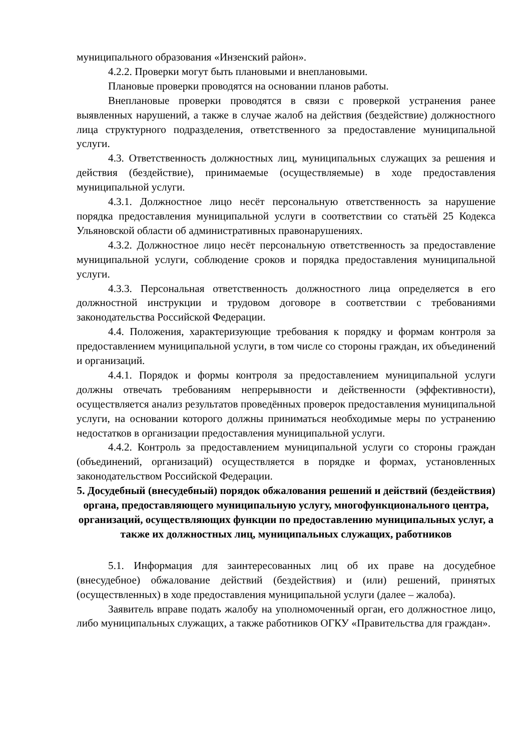муниципального образования «Инзенский район».
4.2.2. Проверки могут быть плановыми и внеплановыми.
Плановые проверки проводятся на основании планов работы.
Внеплановые проверки проводятся в связи с проверкой устранения ранее выявленных нарушений, а также в случае жалоб на действия (бездействие) должностного лица структурного подразделения, ответственного за предоставление муниципальной услуги.
4.3. Ответственность должностных лиц, муниципальных служащих за решения и действия (бездействие), принимаемые (осуществляемые) в ходе предоставления муниципальной услуги.
4.3.1. Должностное лицо несёт персональную ответственность за нарушение порядка предоставления муниципальной услуги в соответствии со статьёй 25 Кодекса Ульяновской области об административных правонарушениях.
4.3.2. Должностное лицо несёт персональную ответственность за предоставление муниципальной услуги, соблюдение сроков и порядка предоставления муниципальной услуги.
4.3.3. Персональная ответственность должностного лица определяется в его должностной инструкции и трудовом договоре в соответствии с требованиями законодательства Российской Федерации.
4.4. Положения, характеризующие требования к порядку и формам контроля за предоставлением муниципальной услуги, в том числе со стороны граждан, их объединений и организаций.
4.4.1. Порядок и формы контроля за предоставлением муниципальной услуги должны отвечать требованиям непрерывности и действенности (эффективности), осуществляется анализ результатов проведённых проверок предоставления муниципальной услуги, на основании которого должны приниматься необходимые меры по устранению недостатков в организации предоставления муниципальной услуги.
4.4.2. Контроль за предоставлением муниципальной услуги со стороны граждан (объединений, организаций) осуществляется в порядке и формах, установленных законодательством Российской Федерации.
5. Досудебный (внесудебный) порядок обжалования решений и действий (бездействия) органа, предоставляющего муниципальную услугу, многофункционального центра, организаций, осуществляющих функции по предоставлению муниципальных услуг, а также их должностных лиц, муниципальных служащих, работников
5.1. Информация для заинтересованных лиц об их праве на досудебное (внесудебное) обжалование действий (бездействия) и (или) решений, принятых (осуществленных) в ходе предоставления муниципальной услуги (далее – жалоба).
Заявитель вправе подать жалобу на уполномоченный орган, его должностное лицо, либо муниципальных служащих, а также работников ОГКУ «Правительства для граждан».